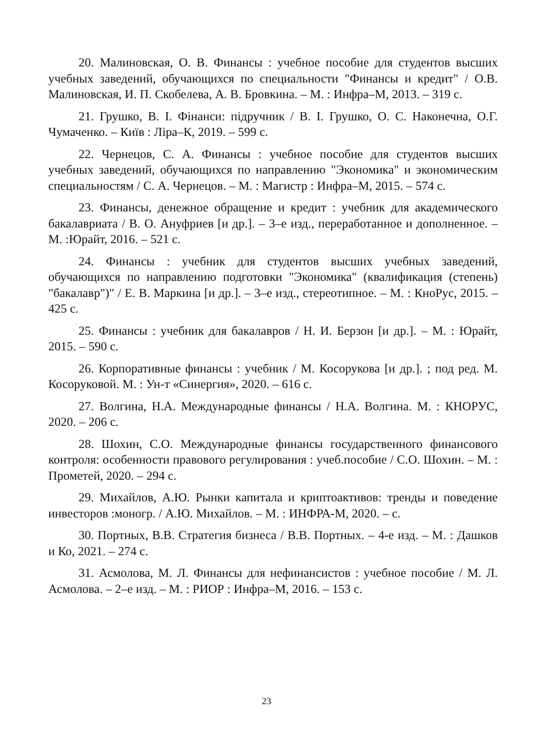20. Малиновская, О. В. Финансы : учебное пособие для студентов высших учебных заведений, обучающихся по специальности "Финансы и кредит" / О.В. Малиновская, И. П. Скобелева, А. В. Бровкина. – М. : Инфра–М, 2013. – 319 с.
21. Грушко, В. І. Фінанси: підручник / В. І. Грушко, О. С. Наконечна, О.Г. Чумаченко. – Київ : Ліра–К, 2019. – 599 с.
22. Чернецов, С. А. Финансы : учебное пособие для студентов высших учебных заведений, обучающихся по направлению "Экономика" и экономическим специальностям / С. А. Чернецов. – М. : Магистр : Инфра–М, 2015. – 574 с.
23. Финансы, денежное обращение и кредит : учебник для академического бакалавриата / В. О. Ануфриев [и др.]. – 3–е изд., переработанное и дополненное. – М. :Юрайт, 2016. – 521 с.
24. Финансы : учебник для студентов высших учебных заведений, обучающихся по направлению подготовки "Экономика" (квалификация (степень) "бакалавр")" / Е. В. Маркина [и др.]. – 3–е изд., стереотипное. – М. : КноРус, 2015. – 425 с.
25. Финансы : учебник для бакалавров / Н. И. Берзон [и др.]. – М. : Юрайт, 2015. – 590 с.
26. Корпоративные финансы : учебник / М. Косорукова [и др.]. ; под ред. М. Косоруковой. М. : Ун-т «Синергия», 2020. – 616 с.
27. Волгина, Н.А. Международные финансы / Н.А. Волгина. М. : КНОРУС, 2020. – 206 с.
28. Шохин, С.О. Международные финансы государственного финансового контроля: особенности правового регулирования : учеб.пособие / С.О. Шохин. – М. : Прометей, 2020. – 294 с.
29. Михайлов, А.Ю. Рынки капитала и криптоактивов: тренды и поведение инвесторов :моногр. / А.Ю. Михайлов. – М. : ИНФРА-М, 2020. – с.
30. Портных, В.В. Стратегия бизнеса / В.В. Портных. – 4-е изд. – М. : Дашков и Ко, 2021. – 274 с.
31. Асмолова, М. Л. Финансы для нефинансистов : учебное пособие / М. Л. Асмолова. – 2–е изд. – М. : РИОР : Инфра–М, 2016. – 153 с.
23